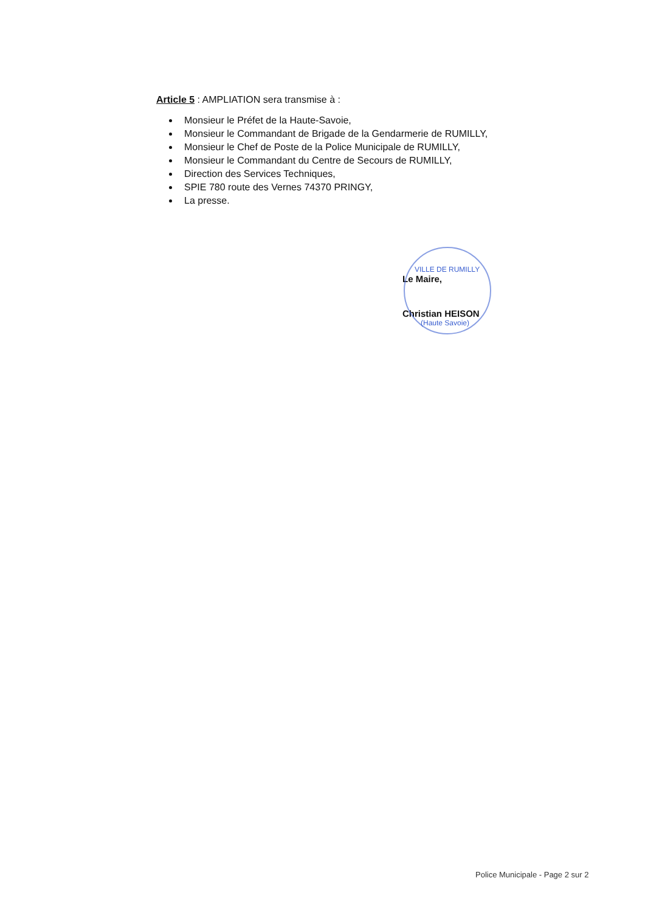Article 5 : AMPLIATION sera transmise à :
Monsieur le Préfet de la Haute-Savoie,
Monsieur le Commandant de Brigade de la Gendarmerie de RUMILLY,
Monsieur le Chef de Poste de la Police Municipale de RUMILLY,
Monsieur le Commandant du Centre de Secours de RUMILLY,
Direction des Services Techniques,
SPIE 780 route des Vernes 74370 PRINGY,
La presse.
VILLE DE RUMILLY
Le Maire,
Christian HEISON
(Haute Savoie)
Police Municipale - Page 2 sur 2